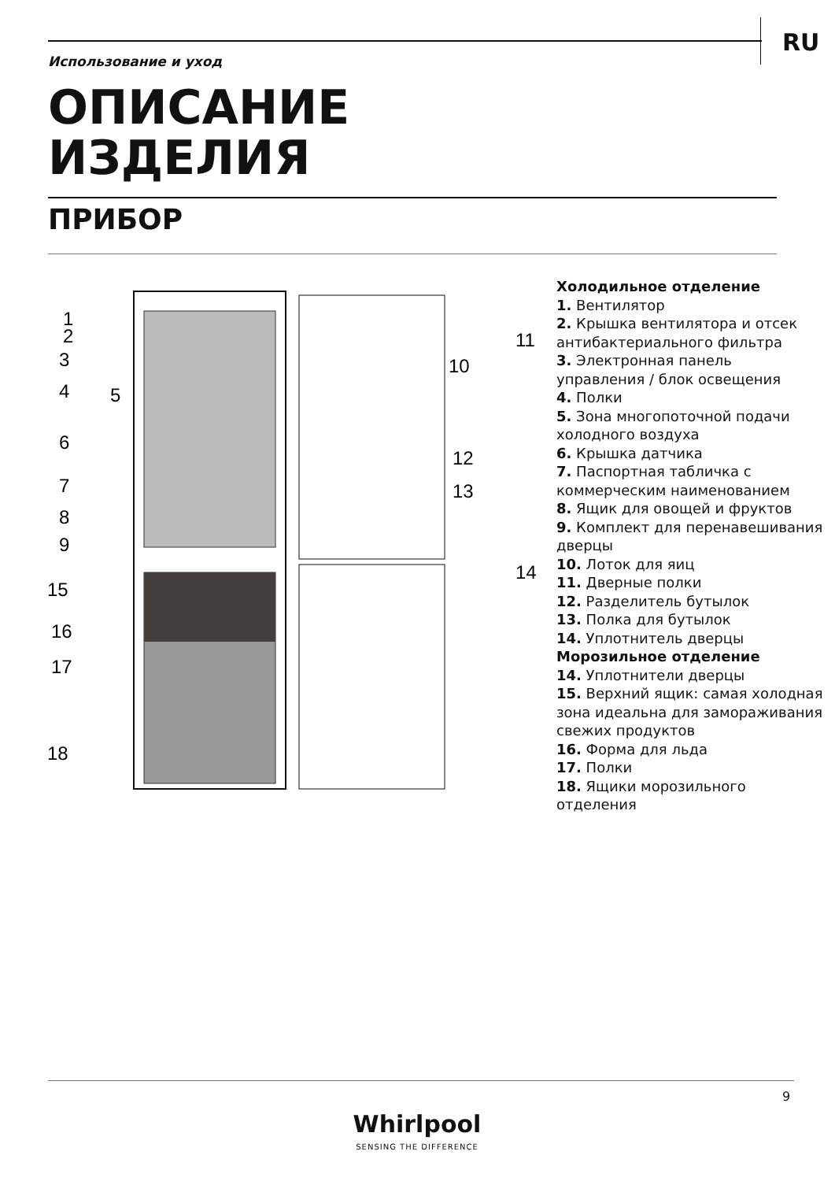RU
Использование и уход
ОПИСАНИЕ
ИЗДЕЛИЯ
ПРИБОР
1
2
3
4
5
6
7
8
9
15
16
17
18
11
10
12
13
14
Холодильное отделение
1. Вентилятор
2. Крышка вентилятора и отсек антибактериального фильтра
3. Электронная панель управления / блок освещения
4. Полки
5. Зона многопоточной подачи холодного воздуха
6. Крышка датчика
7. Паспортная табличка с коммерческим наименованием
8. Ящик для овощей и фруктов
9. Комплект для перенавешивания дверцы
10. Лоток для яиц
11. Дверные полки
12. Разделитель бутылок
13. Полка для бутылок
14. Уплотнитель дверцы
Морозильное отделение
14. Уплотнители дверцы
15. Верхний ящик: самая холодная зона идеальна для замораживания свежих продуктов
16. Форма для льда
17. Полки
18. Ящики морозильного отделения
9
Whirlpool
SENSING THE DIFFERENCE